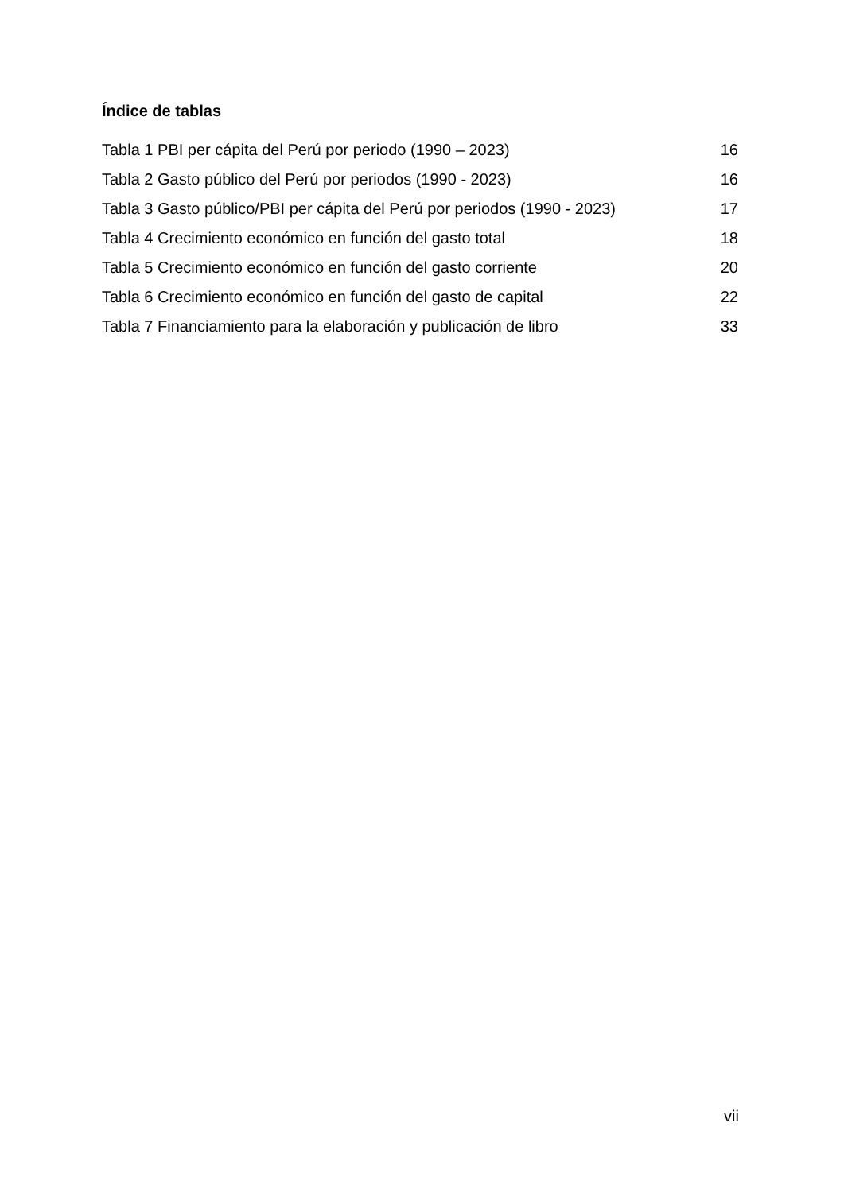Índice de tablas
Tabla 1 PBI per cápita del Perú por periodo (1990 – 2023) 16
Tabla 2 Gasto público del Perú por periodos (1990 - 2023) 16
Tabla 3 Gasto público/PBI per cápita del Perú por periodos (1990 - 2023) 17
Tabla 4 Crecimiento económico en función del gasto total 18
Tabla 5 Crecimiento económico en función del gasto corriente 20
Tabla 6 Crecimiento económico en función del gasto de capital 22
Tabla 7 Financiamiento para la elaboración y publicación de libro 33
vii